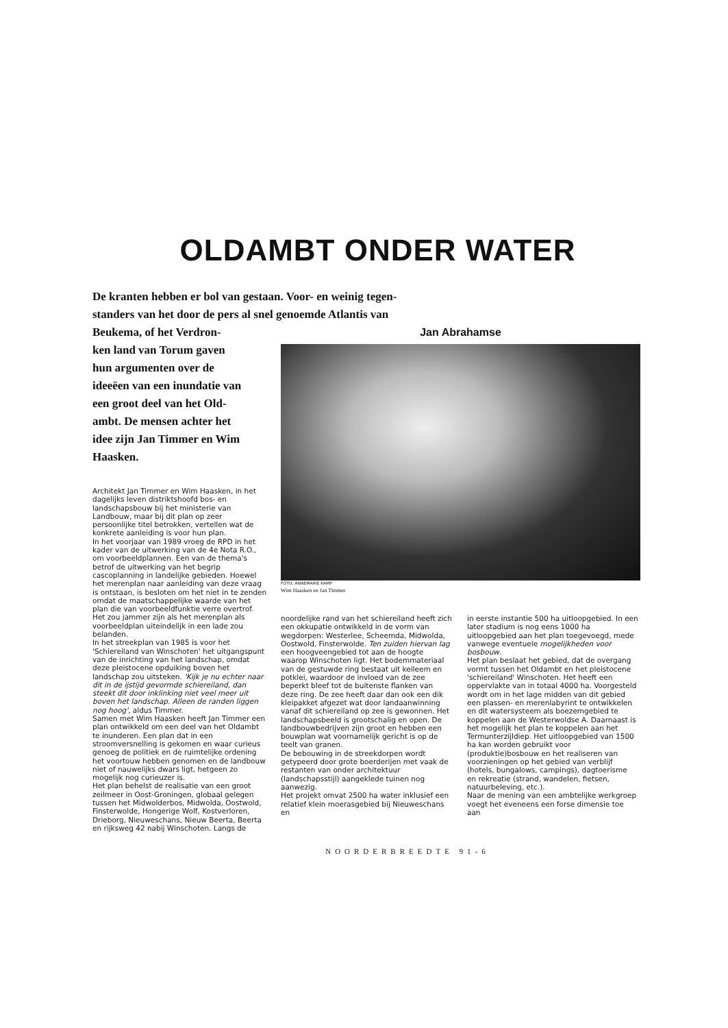OLDAMBT ONDER WATER
De kranten hebben er bol van gestaan. Voor- en weinig tegen-
standers van het door de pers al snel genoemde Atlantis van
Beukema, of het Verdron-
ken land van Torum gaven
hun argumenten over de
ideeëen van een inundatie van
een groot deel van het Old-
ambt. De mensen achter het
idee zijn Jan Timmer en Wim
Haasken.
Architekt Jan Timmer en Wim Haasken, in het dagelijks leven distriktshoofd bos- en landschapsbouw bij het ministerie van Landbouw, maar bij dit plan op zeer persoonlijke titel betrokken, vertellen wat de konkrete aanleiding is voor hun plan.
In het voorjaar van 1989 vroeg de RPD in het kader van de uitwerking van de 4e Nota R.O., om voorbeeldplannen. Een van de thema's betrof de uitwerking van het begrip cascoplanning in landelijke gebieden. Hoewel het merenplan naar aanleiding van deze vraag is ontstaan, is besloten om het niet in te zenden omdat de maatschappelijke waarde van het plan die van voorbeeldfunktie verre overtrof. Het zou jammer zijn als het merenplan als voorbeeldplan uiteindelijk in een lade zou belanden.
In het streekplan van 1985 is voor het 'Schiereiland van Winschoten' het uitgangspunt van de inrichting van het landschap, omdat deze pleistocene opduiking boven het landschap zou uitsteken. 'Kijk je nu echter naar dit in de ijstijd gevormde schiereiland, dan steekt dit door inklinking niet veel meer uit boven het landschap. Alleen de randen liggen nog hoog', aldus Timmer.
Samen met Wim Haasken heeft Jan Timmer een plan ontwikkeld om een deel van het Oldambt te inunderen. Een plan dat in een stroomversnelling is gekomen en waar curieus genoeg de politiek en de ruimtelijke ordening het voortouw hebben genomen en de landbouw niet of nauwelijks dwars ligt, hetgeen zo mogelijk nog curieuzer is.
Het plan behelst de realisatie van een groot zeilmeer in Oost-Groningen, globaal gelegen tussen het Midwolderbos, Midwolda, Oostwold, Finsterwolde, Hongerige Wolf, Kostverloren, Drieborg, Nieuweschans, Nieuw Beerta, Beerta en rijksweg 42 nabij Winschoten. Langs de
Jan Abrahamse
FOTO: ANNEMARIE KAMP
Wim Haasken en Jan Timmer
noordelijke rand van het schiereiland heeft zich een okkupatie ontwikkeld in de vorm van wegdorpen: Westerlee, Scheemda, Midwolda, Oostwold, Finsterwolde. Ten zuiden hiervan lag een hoogveengebied tot aan de hoogte waarop Winschoten ligt. Het bodemmateriaal van de gestuwde ring bestaat uit keileem en potklei, waardoor de invloed van de zee beperkt bleef tot de buitenste flanken van deze ring. De zee heeft daar dan ook een dik kleipakket afgezet wat door landaanwinning vanaf dit schiereiland op zee is gewonnen. Het landschapsbeeld is grootschalig en open. De landbouwbedrijven zijn groot en hebben een bouwplan wat voornamelijk gericht is op de teelt van granen.
De bebouwing in de streekdorpen wordt getypeerd door grote boerderijen met vaak de restanten van onder architektuur (landschapsstijl) aangeklede tuinen nog aanwezig.
Het projekt omvat 2500 ha water inklusief een relatief klein moerasgebied bij Nieuweschans en
in eerste instantie 500 ha uitloopgebied. In een later stadium is nog eens 1000 ha uitloopgebied aan het plan toegevoegd, mede vanwege eventuele mogelijkheden voor bosbouw.
Het plan beslaat het gebied, dat de overgang vormt tussen het Oldambt en het pleistocene 'schiereiland' Winschoten. Het heeft een oppervlakte van in totaal 4000 ha. Voorgesteld wordt om in het lage midden van dit gebied een plassen- en merenlabyrint te ontwikkelen en dit watersysteem als boezemgebied te koppelen aan de Westerwoldse A. Daarnaast is het mogelijk het plan te koppelen aan het Termunterzijldiep. Het uitloopgebied van 1500 ha kan worden gebruikt voor (produktie)bosbouw en het realiseren van voorzieningen op het gebied van verblijf (hotels, bungalows, campings), dagtoerisme en rekreatie (strand, wandelen, fietsen, natuurbeleving, etc.).
Naar de mening van een ambtelijke werkgroep voegt het eveneens een forse dimensie toe aan
NOORDERBREEDTE 91-6